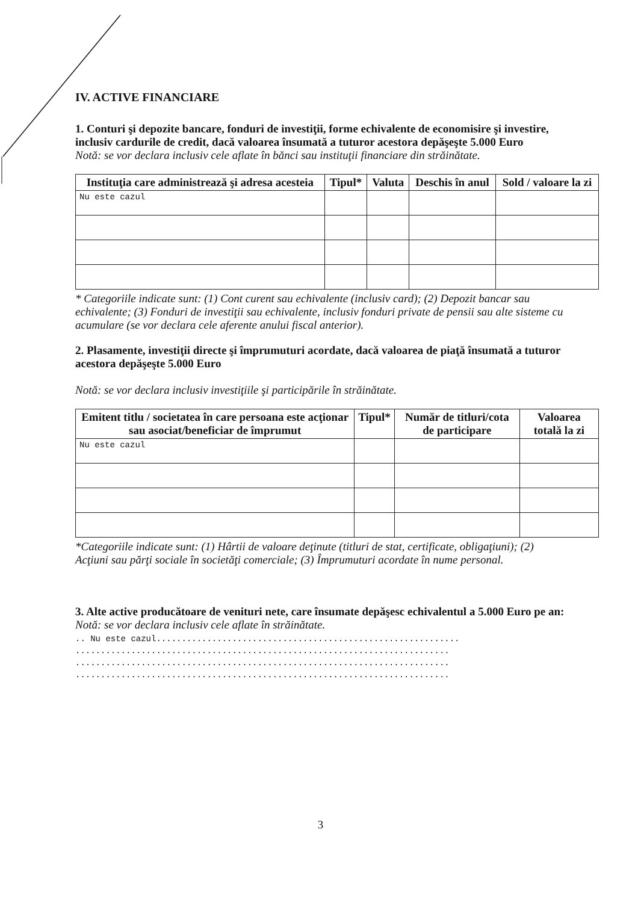IV. ACTIVE FINANCIARE
1. Conturi şi depozite bancare, fonduri de investiţii, forme echivalente de economisire şi investire, inclusiv cardurile de credit, dacă valoarea însumată a tuturor acestora depăşeşte 5.000 Euro
Notă: se vor declara inclusiv cele aflate în bănci sau instituţii financiare din străinătate.
| Instituţia care administrează şi adresa acesteia | Tipul* | Valuta | Deschis în anul | Sold / valoare la zi |
| --- | --- | --- | --- | --- |
| Nu este cazul | | | | |
* Categoriile indicate sunt: (1) Cont curent sau echivalente (inclusiv card); (2) Depozit bancar sau echivalente; (3) Fonduri de investiţii sau echivalente, inclusiv fonduri private de pensii sau alte sisteme cu acumulare (se vor declara cele aferente anului fiscal anterior).
2. Plasamente, investiţii directe şi împrumuturi acordate, dacă valoarea de piaţă însumată a tuturor acestora depăşeşte 5.000 Euro
Notă: se vor declara inclusiv investiţiile şi participările în străinătate.
| Emitent titlu / societatea în care persoana este acţionar sau asociat/beneficiar de împrumut | Tipul* | Număr de titluri/cota de participare | Valoarea totală la zi |
| --- | --- | --- | --- |
| Nu este cazul | | | |
*Categoriile indicate sunt: (1) Hârtii de valoare deţinute (titluri de stat, certificate, obligaţiuni); (2) Acţiuni sau părţi sociale în societăţi comerciale; (3) Împrumuturi acordate în nume personal.
3. Alte active producătoare de venituri nete, care însumate depăşesc echivalentul a 5.000 Euro pe an:
Notă: se vor declara inclusiv cele aflate în străinătate.
.. Nu este cazul............................................................
..........................................................................
..........................................................................
..........................................................................
3